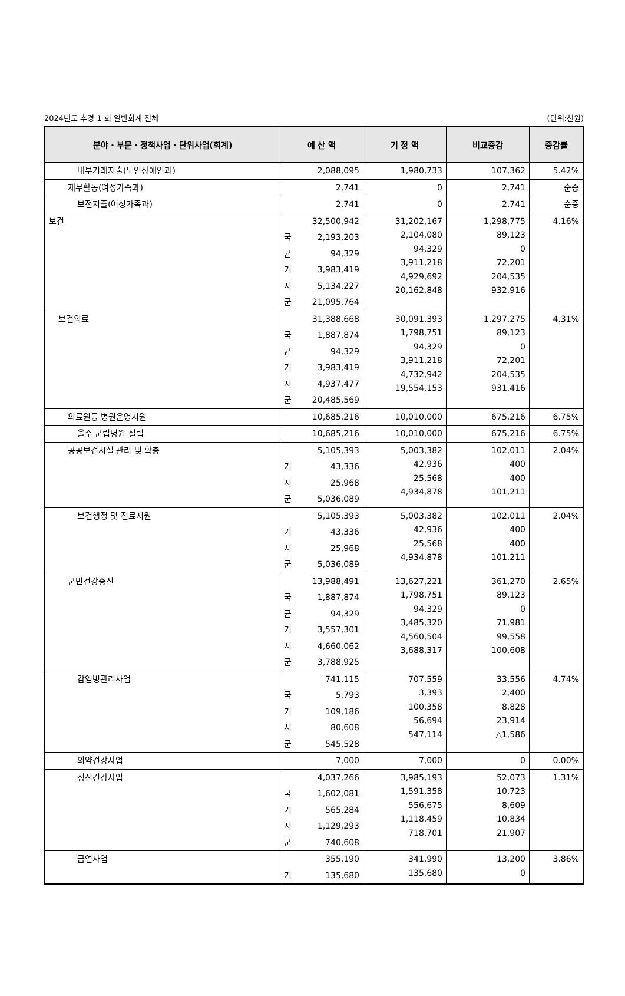2024년도 추경 1 회 일반회계 전체 (단위:천원)
| 분야・부문・정책사업・단위사업(회계) | 예 산 액 | 기 정 액 | 비교증감 | 증감률 |
| --- | --- | --- | --- | --- |
| 내부거래지출(노인장애인과) | 2,088,095 | 1,980,733 | 107,362 | 5.42% |
| 재무활동(여성가족과) | 2,741 | 0 | 2,741 | 순증 |
| 보전지출(여성가족과) | 2,741 | 0 | 2,741 | 순증 |
| 보건 | 32,500,942 국 2,193,203 균 94,329 기 3,983,419 시 5,134,227 군 21,095,764 | 31,202,167 2,104,080 94,329 3,911,218 4,929,692 20,162,848 | 1,298,775 89,123 0 72,201 204,535 932,916 | 4.16% |
| 보건의료 | 31,388,668 국 1,887,874 균 94,329 기 3,983,419 시 4,937,477 군 20,485,569 | 30,091,393 1,798,751 94,329 3,911,218 4,732,942 19,554,153 | 1,297,275 89,123 0 72,201 204,535 931,416 | 4.31% |
| 의료원등 병원운영지원 | 10,685,216 | 10,010,000 | 675,216 | 6.75% |
| 울주 군립병원 설립 | 10,685,216 | 10,010,000 | 675,216 | 6.75% |
| 공공보건시설 관리 및 확충 | 5,105,393 기 43,336 시 25,968 군 5,036,089 | 5,003,382 42,936 25,568 4,934,878 | 102,011 400 400 101,211 | 2.04% |
| 보건행정 및 진료지원 | 5,105,393 기 43,336 시 25,968 군 5,036,089 | 5,003,382 42,936 25,568 4,934,878 | 102,011 400 400 101,211 | 2.04% |
| 군민건강증진 | 13,988,491 국 1,887,874 균 94,329 기 3,557,301 시 4,660,062 군 3,788,925 | 13,627,221 1,798,751 94,329 3,485,320 4,560,504 3,688,317 | 361,270 89,123 0 71,981 99,558 100,608 | 2.65% |
| 감염병관리사업 | 741,115 국 5,793 기 109,186 시 80,608 군 545,528 | 707,559 3,393 100,358 56,694 547,114 | 33,556 2,400 8,828 23,914 △1,586 | 4.74% |
| 의약건강사업 | 7,000 | 7,000 | 0 | 0.00% |
| 정신건강사업 | 4,037,266 국 1,602,081 기 565,284 시 1,129,293 군 740,608 | 3,985,193 1,591,358 556,675 1,118,459 718,701 | 52,073 10,723 8,609 10,834 21,907 | 1.31% |
| 금연사업 | 355,190 기 135,680 | 341,990 135,680 | 13,200 0 | 3.86% |